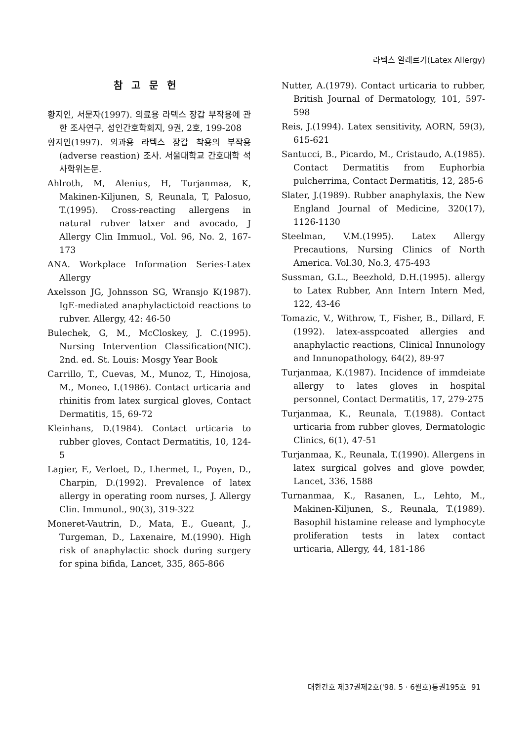라텍스 알레르기(Latex Allergy)
참고문헌
황지인, 서문자(1997). 의료용 라텍스 장갑 부작용에 관한 조사연구, 성인간호학회지, 9권, 2호, 199-208
황지인(1997). 외과용 라텍스 장갑 착용의 부작용(adverse reastion) 조사. 서울대학교 간호대학 석사학위논문.
Ahlroth, M, Alenius, H, Turjanmaa, K, Makinen-Kiljunen, S, Reunala, T, Palosuo, T.(1995). Cross-reacting allergens in natural rubver latxer and avocado, J Allergy Clin Immuol., Vol. 96, No. 2, 167-173
ANA. Workplace Information Series-Latex Allergy
Axelsson JG, Johnsson SG, Wransjo K(1987). IgE-mediated anaphylactictoid reactions to rubver. Allergy, 42: 46-50
Bulechek, G, M., McCloskey, J. C.(1995). Nursing Intervention Classification(NIC). 2nd. ed. St. Louis: Mosgy Year Book
Carrillo, T., Cuevas, M., Munoz, T., Hinojosa, M., Moneo, I.(1986). Contact urticaria and rhinitis from latex surgical gloves, Contact Dermatitis, 15, 69-72
Kleinhans, D.(1984). Contact urticaria to rubber gloves, Contact Dermatitis, 10, 124-5
Lagier, F., Verloet, D., Lhermet, I., Poyen, D., Charpin, D.(1992). Prevalence of latex allergy in operating room nurses, J. Allergy Clin. Immunol., 90(3), 319-322
Moneret-Vautrin, D., Mata, E., Gueant, J., Turgeman, D., Laxenaire, M.(1990). High risk of anaphylactic shock during surgery for spina bifida, Lancet, 335, 865-866
Nutter, A.(1979). Contact urticaria to rubber, British Journal of Dermatology, 101, 597-598
Reis, J.(1994). Latex sensitivity, AORN, 59(3), 615-621
Santucci, B., Picardo, M., Cristaudo, A.(1985). Contact Dermatitis from Euphorbia pulcherrima, Contact Dermatitis, 12, 285-6
Slater, J.(1989). Rubber anaphylaxis, the New England Journal of Medicine, 320(17), 1126-1130
Steelman, V.M.(1995). Latex Allergy Precautions, Nursing Clinics of North America. Vol.30, No.3, 475-493
Sussman, G.L., Beezhold, D.H.(1995). allergy to Latex Rubber, Ann Intern Intern Med, 122, 43-46
Tomazic, V., Withrow, T., Fisher, B., Dillard, F.(1992). latex-asspcoated allergies and anaphylactic reactions, Clinical Innunology and Innunopathology, 64(2), 89-97
Turjanmaa, K.(1987). Incidence of immdeiate allergy to lates gloves in hospital personnel, Contact Dermatitis, 17, 279-275
Turjanmaa, K., Reunala, T.(1988). Contact urticaria from rubber gloves, Dermatologic Clinics, 6(1), 47-51
Turjanmaa, K., Reunala, T.(1990). Allergens in latex surgical golves and glove powder, Lancet, 336, 1588
Turnanmaa, K., Rasanen, L., Lehto, M., Makinen-Kiljunen, S., Reunala, T.(1989). Basophil histamine release and lymphocyte proliferation tests in latex contact urticaria, Allergy, 44, 181-186
대한간호 제37권제2호('98. 5 · 6월호)통권195호 91